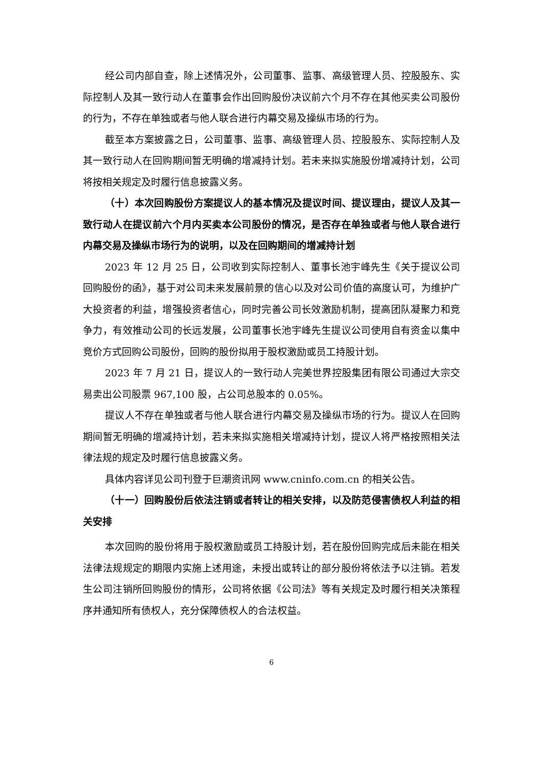经公司内部自查，除上述情况外，公司董事、监事、高级管理人员、控股股东、实际控制人及其一致行动人在董事会作出回购股份决议前六个月不存在其他买卖公司股份的行为，不存在单独或者与他人联合进行内幕交易及操纵市场的行为。
截至本方案披露之日，公司董事、监事、高级管理人员、控股股东、实际控制人及其一致行动人在回购期间暂无明确的增减持计划。若未来拟实施股份增减持计划，公司将按相关规定及时履行信息披露义务。
（十）本次回购股份方案提议人的基本情况及提议时间、提议理由，提议人及其一致行动人在提议前六个月内买卖本公司股份的情况，是否存在单独或者与他人联合进行内幕交易及操纵市场行为的说明，以及在回购期间的增减持计划
2023 年 12 月 25 日，公司收到实际控制人、董事长池宇峰先生《关于提议公司回购股份的函》，基于对公司未来发展前景的信心以及对公司价值的高度认可，为维护广大投资者的利益，增强投资者信心，同时完善公司长效激励机制，提高团队凝聚力和竞争力，有效推动公司的长远发展，公司董事长池宇峰先生提议公司使用自有资金以集中竞价方式回购公司股份，回购的股份拟用于股权激励或员工持股计划。
2023 年 7 月 21 日，提议人的一致行动人完美世界控股集团有限公司通过大宗交易卖出公司股票 967,100 股，占公司总股本的 0.05%。
提议人不存在单独或者与他人联合进行内幕交易及操纵市场的行为。提议人在回购期间暂无明确的增减持计划，若未来拟实施相关增减持计划，提议人将严格按照相关法律法规的规定及时履行信息披露义务。
具体内容详见公司刊登于巨潮资讯网 www.cninfo.com.cn 的相关公告。
（十一）回购股份后依法注销或者转让的相关安排，以及防范侵害债权人利益的相关安排
本次回购的股份将用于股权激励或员工持股计划，若在股份回购完成后未能在相关法律法规规定的期限内实施上述用途，未授出或转让的部分股份将依法予以注销。若发生公司注销所回购股份的情形，公司将依据《公司法》等有关规定及时履行相关决策程序并通知所有债权人，充分保障债权人的合法权益。
6